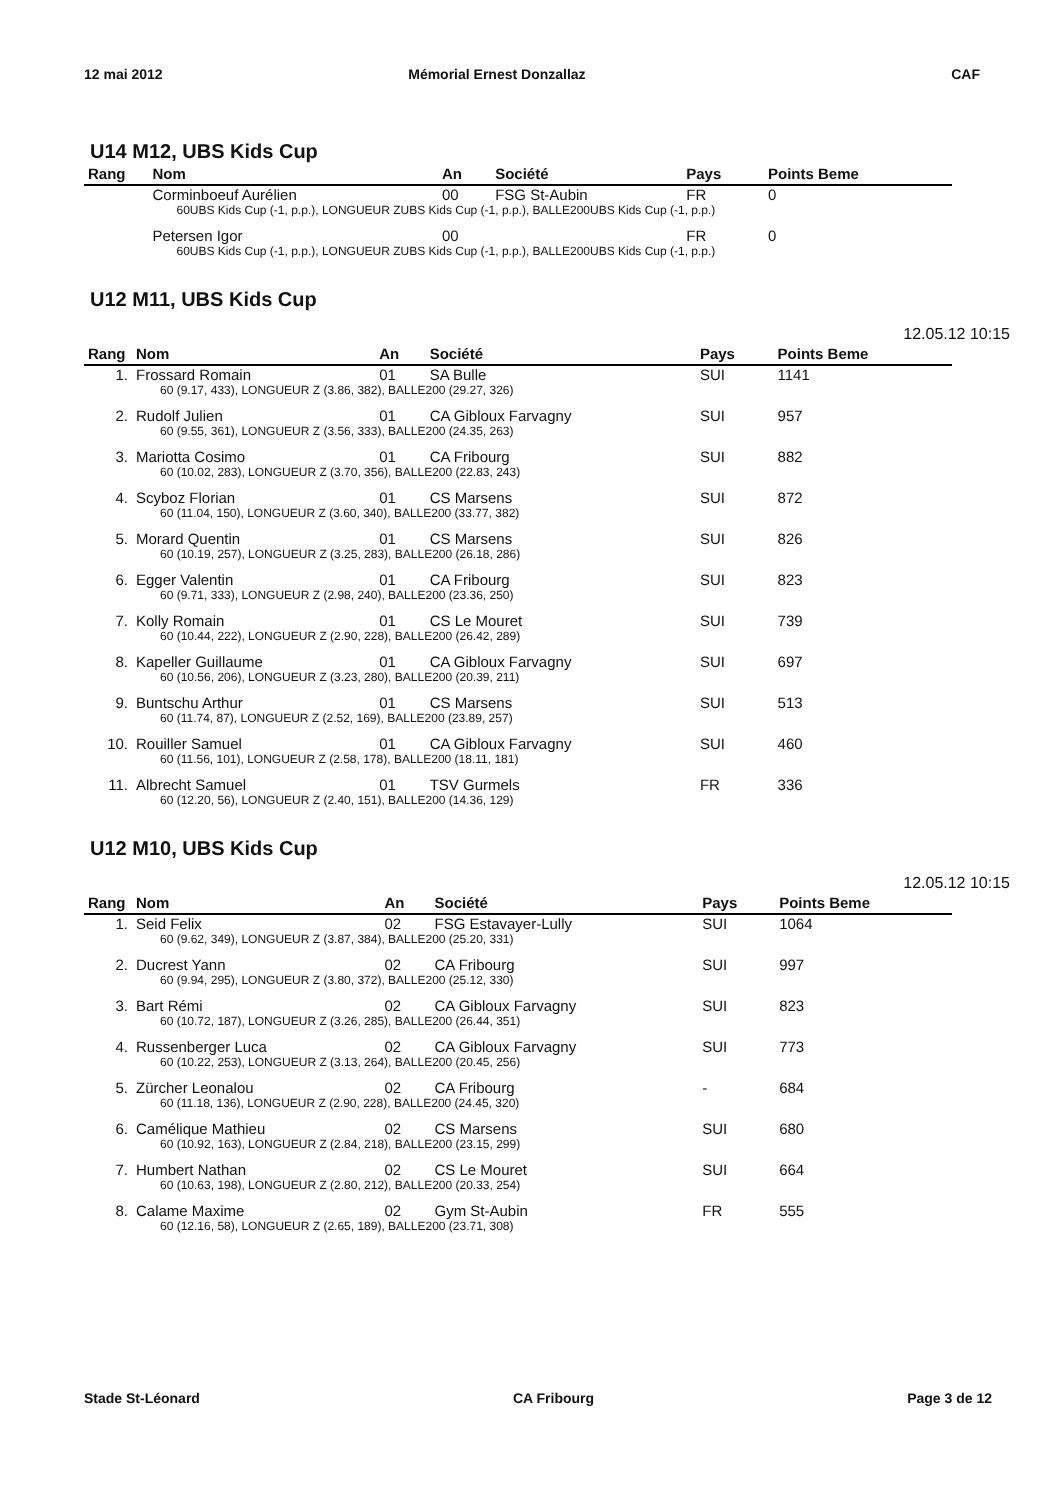12 mai 2012 Mémorial Ernest Donzallaz CAF
U14 M12, UBS Kids Cup
| Rang | Nom | An | Société | Pays | Points Beme |
| --- | --- | --- | --- | --- | --- |
| | Corminboeuf Aurélien | 00 | FSG St-Aubin | FR | 0 |
| | 60UBS Kids Cup (-1, p.p.), LONGUEUR ZUBS Kids Cup (-1, p.p.), BALLE200UBS Kids Cup (-1, p.p.) | | | | |
| | Petersen Igor | 00 | | FR | 0 |
| | 60UBS Kids Cup (-1, p.p.), LONGUEUR ZUBS Kids Cup (-1, p.p.), BALLE200UBS Kids Cup (-1, p.p.) | | | | |
U12 M11, UBS Kids Cup
12.05.12 10:15
| Rang | Nom | An | Société | Pays | Points Beme |
| --- | --- | --- | --- | --- | --- |
| 1. | Frossard Romain | 01 | SA Bulle | SUI | 1141 |
| | 60 (9.17, 433), LONGUEUR Z (3.86, 382), BALLE200 (29.27, 326) | | | | |
| 2. | Rudolf Julien | 01 | CA Gibloux Farvagny | SUI | 957 |
| | 60 (9.55, 361), LONGUEUR Z (3.56, 333), BALLE200 (24.35, 263) | | | | |
| 3. | Mariotta Cosimo | 01 | CA Fribourg | SUI | 882 |
| | 60 (10.02, 283), LONGUEUR Z (3.70, 356), BALLE200 (22.83, 243) | | | | |
| 4. | Scyboz Florian | 01 | CS Marsens | SUI | 872 |
| | 60 (11.04, 150), LONGUEUR Z (3.60, 340), BALLE200 (33.77, 382) | | | | |
| 5. | Morard Quentin | 01 | CS Marsens | SUI | 826 |
| | 60 (10.19, 257), LONGUEUR Z (3.25, 283), BALLE200 (26.18, 286) | | | | |
| 6. | Egger Valentin | 01 | CA Fribourg | SUI | 823 |
| | 60 (9.71, 333), LONGUEUR Z (2.98, 240), BALLE200 (23.36, 250) | | | | |
| 7. | Kolly Romain | 01 | CS Le Mouret | SUI | 739 |
| | 60 (10.44, 222), LONGUEUR Z (2.90, 228), BALLE200 (26.42, 289) | | | | |
| 8. | Kapeller Guillaume | 01 | CA Gibloux Farvagny | SUI | 697 |
| | 60 (10.56, 206), LONGUEUR Z (3.23, 280), BALLE200 (20.39, 211) | | | | |
| 9. | Buntschu Arthur | 01 | CS Marsens | SUI | 513 |
| | 60 (11.74, 87), LONGUEUR Z (2.52, 169), BALLE200 (23.89, 257) | | | | |
| 10. | Rouiller Samuel | 01 | CA Gibloux Farvagny | SUI | 460 |
| | 60 (11.56, 101), LONGUEUR Z (2.58, 178), BALLE200 (18.11, 181) | | | | |
| 11. | Albrecht Samuel | 01 | TSV Gurmels | FR | 336 |
| | 60 (12.20, 56), LONGUEUR Z (2.40, 151), BALLE200 (14.36, 129) | | | | |
U12 M10, UBS Kids Cup
12.05.12 10:15
| Rang | Nom | An | Société | Pays | Points Beme |
| --- | --- | --- | --- | --- | --- |
| 1. | Seid Felix | 02 | FSG Estavayer-Lully | SUI | 1064 |
| | 60 (9.62, 349), LONGUEUR Z (3.87, 384), BALLE200 (25.20, 331) | | | | |
| 2. | Ducrest Yann | 02 | CA Fribourg | SUI | 997 |
| | 60 (9.94, 295), LONGUEUR Z (3.80, 372), BALLE200 (25.12, 330) | | | | |
| 3. | Bart Rémi | 02 | CA Gibloux Farvagny | SUI | 823 |
| | 60 (10.72, 187), LONGUEUR Z (3.26, 285), BALLE200 (26.44, 351) | | | | |
| 4. | Russenberger Luca | 02 | CA Gibloux Farvagny | SUI | 773 |
| | 60 (10.22, 253), LONGUEUR Z (3.13, 264), BALLE200 (20.45, 256) | | | | |
| 5. | Zürcher Leonalou | 02 | CA Fribourg | - | 684 |
| | 60 (11.18, 136), LONGUEUR Z (2.90, 228), BALLE200 (24.45, 320) | | | | |
| 6. | Camélique Mathieu | 02 | CS Marsens | SUI | 680 |
| | 60 (10.92, 163), LONGUEUR Z (2.84, 218), BALLE200 (23.15, 299) | | | | |
| 7. | Humbert Nathan | 02 | CS Le Mouret | SUI | 664 |
| | 60 (10.63, 198), LONGUEUR Z (2.80, 212), BALLE200 (20.33, 254) | | | | |
| 8. | Calame Maxime | 02 | Gym St-Aubin | FR | 555 |
| | 60 (12.16, 58), LONGUEUR Z (2.65, 189), BALLE200 (23.71, 308) | | | | |
Stade St-Léonard CA Fribourg Page 3 de 12